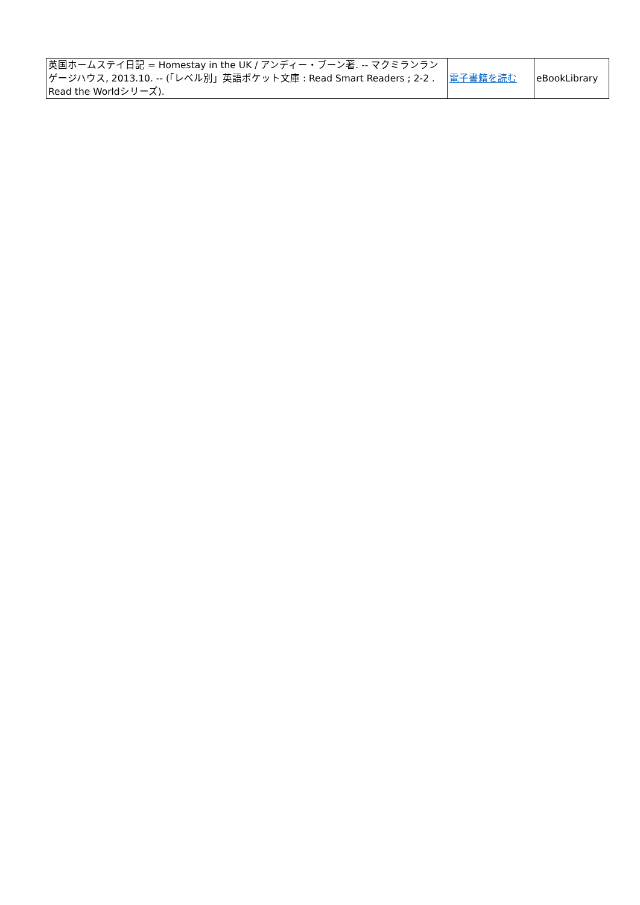| 英国ホームステイ日記 = Homestay in the UK / アンディー・ブーン著. -- マクミランランゲージハウス, 2013.10. -- (「レベル別」英語ポケット文庫 : Read Smart Readers ; 2-2 . Read the Worldシリーズ). | 電子書籍を読む | eBookLibrary |